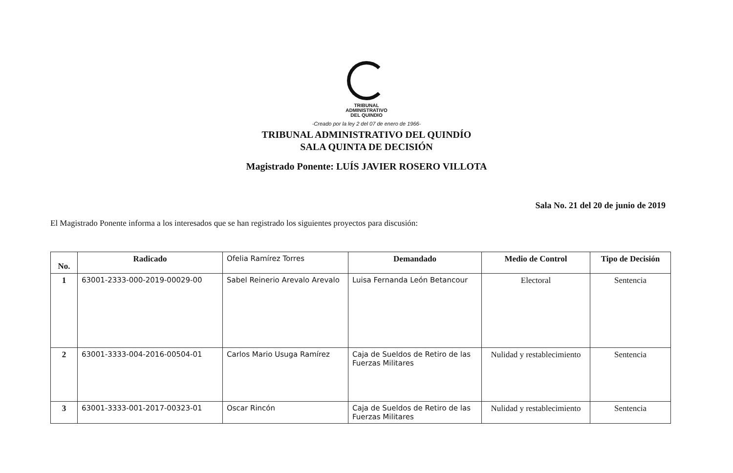TRIBUNAL
ADMINISTRATIVO
DEL QUINDIO
-Creado por la ley 2 del 07 de enero de 1966-
TRIBUNAL ADMINISTRATIVO DEL QUINDÍO
SALA QUINTA DE DECISIÓN
Magistrado Ponente: LUÍS JAVIER ROSERO VILLOTA
Sala No. 21 del 20 de junio de 2019
El Magistrado Ponente informa a los interesados que se han registrado los siguientes proyectos para discusión:
| No. | Radicado | Ofelia Ramírez Torres | Demandado | Medio de Control | Tipo de Decisión |
| 1 | 63001-2333-000-2019-00029-00 | Sabel Reinerio Arevalo Arevalo | Luisa Fernanda León Betancour | Electoral | Sentencia |
| 2 | 63001-3333-004-2016-00504-01 | Carlos Mario Usuga Ramírez | Caja de Sueldos de Retiro de las Fuerzas Militares | Nulidad y restablecimiento | Sentencia |
| 3 | 63001-3333-001-2017-00323-01 | Oscar Rincón | Caja de Sueldos de Retiro de las Fuerzas Militares | Nulidad y restablecimiento | Sentencia |